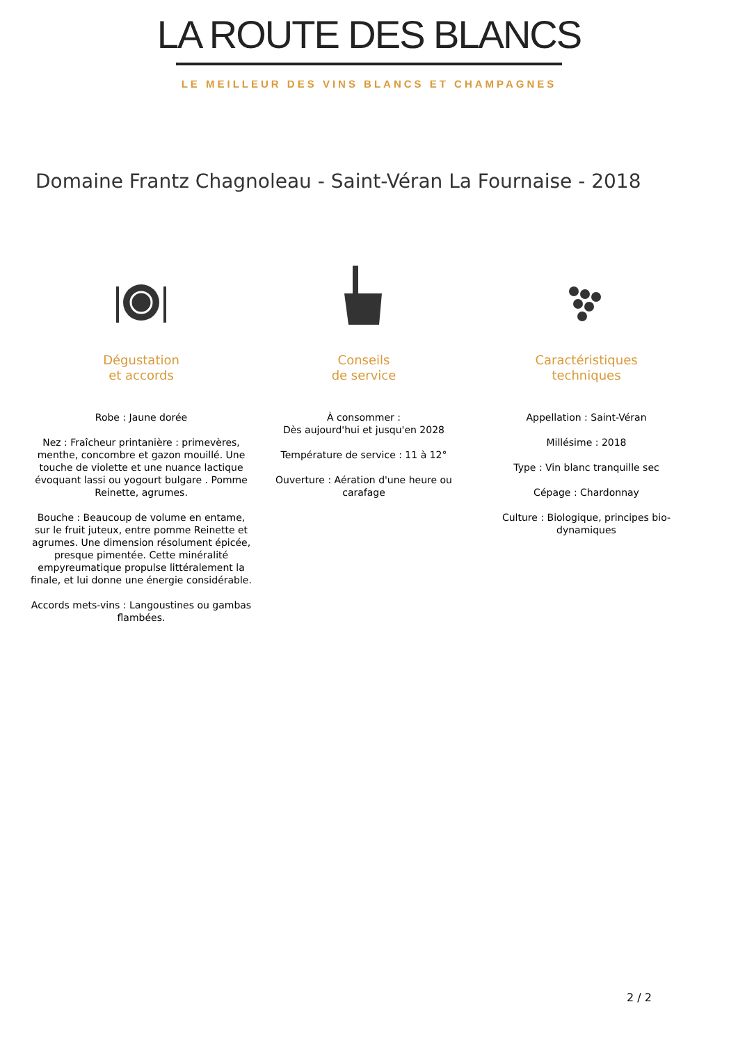LA ROUTE DES BLANCS
LE MEILLEUR DES VINS BLANCS ET CHAMPAGNES
Domaine Frantz Chagnoleau - Saint-Véran La Fournaise - 2018
Dégustation
et accords
Robe : Jaune dorée
Nez : Fraîcheur printanière : primevères, menthe, concombre et gazon mouillé. Une touche de violette et une nuance lactique évoquant lassi ou yogourt bulgare . Pomme Reinette, agrumes.
Bouche : Beaucoup de volume en entame, sur le fruit juteux, entre pomme Reinette et agrumes. Une dimension résolument épicée, presque pimentée. Cette minéralité empyreumatique propulse littéralement la finale, et lui donne une énergie considérable.
Accords mets-vins : Langoustines ou gambas flambées.
Conseils
de service
À consommer :
Dès aujourd'hui et jusqu'en 2028
Température de service : 11 à 12°
Ouverture : Aération d'une heure ou carafage
Caractéristiques
techniques
Appellation : Saint-Véran
Millésime : 2018
Type : Vin blanc tranquille sec
Cépage : Chardonnay
Culture : Biologique, principes bio-dynamiques
2 / 2